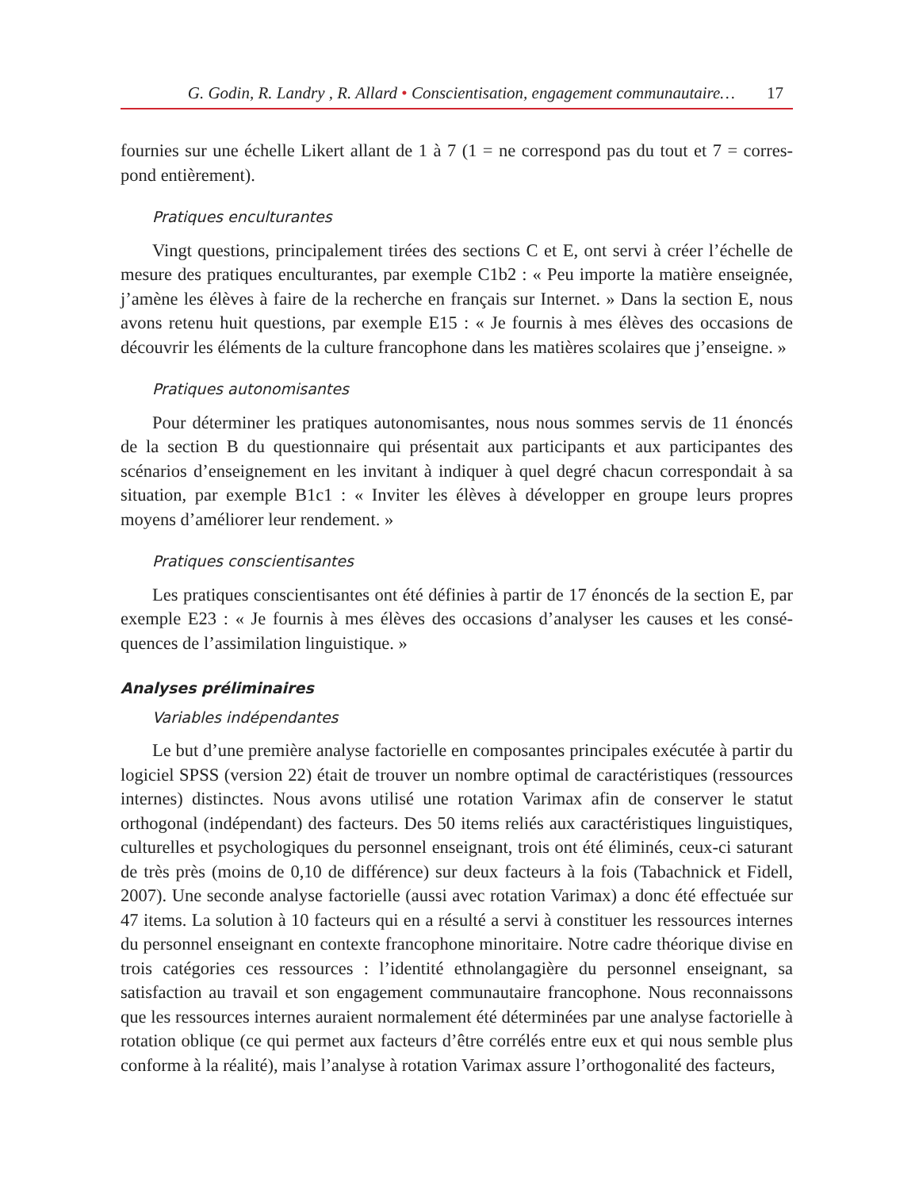G. Godin, R. Landry , R. Allard • Conscientisation, engagement communautaire… 17
fournies sur une échelle Likert allant de 1 à 7 (1 = ne correspond pas du tout et 7 = corres­pond entièrement).
Pratiques enculturantes
Vingt questions, principalement tirées des sections C et E, ont servi à créer l’échelle de mesure des pratiques enculturantes, par exemple C1b2 : « Peu importe la matière enseignée, j’amène les élèves à faire de la recherche en français sur Internet. » Dans la section E, nous avons retenu huit questions, par exemple E15 : « Je fournis à mes élèves des occasions de découvrir les éléments de la culture francophone dans les matières scolaires que j’enseigne. »
Pratiques autonomisantes
Pour déterminer les pratiques autonomisantes, nous nous sommes servis de 11 énoncés de la section B du questionnaire qui présentait aux participants et aux participantes des scénarios d’enseignement en les invitant à indiquer à quel degré chacun correspondait à sa situation, par exemple B1c1 : « Inviter les élèves à développer en groupe leurs propres moyens d’améliorer leur rendement. »
Pratiques conscientisantes
Les pratiques conscientisantes ont été définies à partir de 17 énoncés de la section E, par exemple E23 : « Je fournis à mes élèves des occasions d’analyser les causes et les consé­quences de l’assimilation linguistique. »
Analyses préliminaires
Variables indépendantes
Le but d’une première analyse factorielle en composantes principales exécutée à partir du logiciel SPSS (version 22) était de trouver un nombre optimal de caractéristiques (ressources internes) distinctes. Nous avons utilisé une rotation Varimax afin de conserver le statut orthogonal (indépendant) des facteurs. Des 50 items reliés aux caractéristiques linguistiques, culturelles et psychologiques du personnel enseignant, trois ont été éliminés, ceux-ci saturant de très près (moins de 0,10 de différence) sur deux facteurs à la fois (Tabachnick et Fidell, 2007). Une seconde analyse factorielle (aussi avec rotation Varimax) a donc été effectuée sur 47 items. La solution à 10 facteurs qui en a résulté a servi à constituer les ressources internes du personnel enseignant en contexte francophone minoritaire. Notre cadre théorique divise en trois catégories ces ressources : l’identité ethnolangagière du personnel enseignant, sa satisfaction au travail et son engagement communautaire francophone. Nous reconnaissons que les ressources internes auraient normalement été déterminées par une analyse factorielle à rotation oblique (ce qui permet aux facteurs d’être corrélés entre eux et qui nous semble plus conforme à la réalité), mais l’analyse à rotation Varimax assure l’orthogonalité des facteurs,